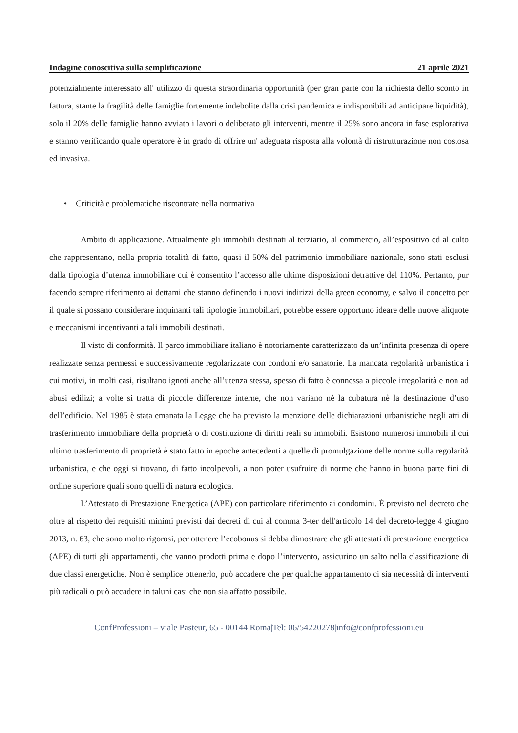Indagine conoscitiva sulla semplificazione 21 aprile 2021
potenzialmente interessato all' utilizzo di questa straordinaria opportunità (per gran parte con la richiesta dello sconto in fattura, stante la fragilità delle famiglie fortemente indebolite dalla crisi pandemica e indisponibili ad anticipare liquidità), solo il 20% delle famiglie hanno avviato i lavori o deliberato gli interventi, mentre il 25% sono ancora in fase esplorativa e stanno verificando quale operatore è in grado di offrire un' adeguata risposta alla volontà di ristrutturazione non costosa ed invasiva.
• Criticità e problematiche riscontrate nella normativa
Ambito di applicazione. Attualmente gli immobili destinati al terziario, al commercio, all’espositivo ed al culto che rappresentano, nella propria totalità di fatto, quasi il 50% del patrimonio immobiliare nazionale, sono stati esclusi dalla tipologia d’utenza immobiliare cui è consentito l’accesso alle ultime disposizioni detrattive del 110%. Pertanto, pur facendo sempre riferimento ai dettami che stanno definendo i nuovi indirizzi della green economy, e salvo il concetto per il quale si possano considerare inquinanti tali tipologie immobiliari, potrebbe essere opportuno ideare delle nuove aliquote e meccanismi incentivanti a tali immobili destinati.
Il visto di conformità. Il parco immobiliare italiano è notoriamente caratterizzato da un’infinita presenza di opere realizzate senza permessi e successivamente regolarizzate con condoni e/o sanatorie. La mancata regolarità urbanistica i cui motivi, in molti casi, risultano ignoti anche all’utenza stessa, spesso di fatto è connessa a piccole irregolarità e non ad abusi edilizi; a volte si tratta di piccole differenze interne, che non variano nè la cubatura nè la destinazione d’uso dell’edificio. Nel 1985 è stata emanata la Legge che ha previsto la menzione delle dichiarazioni urbanistiche negli atti di trasferimento immobiliare della proprietà o di costituzione di diritti reali su immobili. Esistono numerosi immobili il cui ultimo trasferimento di proprietà è stato fatto in epoche antecedenti a quelle di promulgazione delle norme sulla regolarità urbanistica, e che oggi si trovano, di fatto incolpevoli, a non poter usufruire di norme che hanno in buona parte fini di ordine superiore quali sono quelli di natura ecologica.
L’Attestato di Prestazione Energetica (APE) con particolare riferimento ai condomini. È previsto nel decreto che oltre al rispetto dei requisiti minimi previsti dai decreti di cui al comma 3-ter dell'articolo 14 del decreto-legge 4 giugno 2013, n. 63, che sono molto rigorosi, per ottenere l’ecobonus si debba dimostrare che gli attestati di prestazione energetica (APE) di tutti gli appartamenti, che vanno prodotti prima e dopo l’intervento, assicurino un salto nella classificazione di due classi energetiche. Non è semplice ottenerlo, può accadere che per qualche appartamento ci sia necessità di interventi più radicali o può accadere in taluni casi che non sia affatto possibile.
ConfProfessioni – viale Pasteur, 65 - 00144 Roma|Tel: 06/54220278|info@confprofessioni.eu